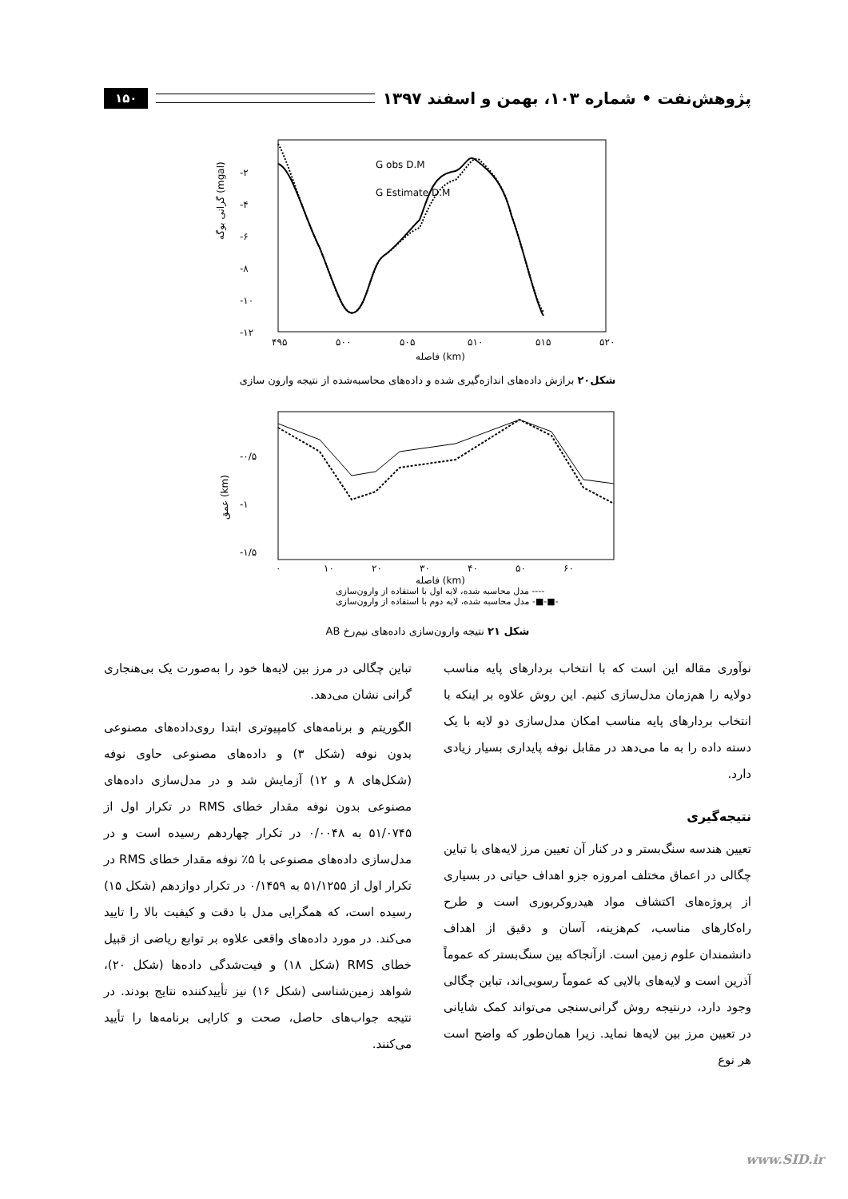پژوهش‌نفت • شماره ۱۰۳، بهمن و اسفند ۱۳۹۷ ۱۵۰
G obs D.M
G Estimate D.M
-۲
-۴
-۶
-۸
-۱۰
-۱۲
۴۹۵
۵۰۰
۵۰۵
۵۱۰
۵۱۵
۵۲۰
فاصله (km)
گرانی بوگه (mgal)
شکل۲۰ برازش داده‌های اندازه‌گیری شده و داده‌های محاسبه‌شده از نتیجه وارون سازی
-۰/۵
-۱
-۱/۵
۰
۱۰
۲۰
۳۰
۴۰
۵۰
۶۰
فاصله (km)
مدل محاسبه شده، لایه اول با استفاده از وارون‌سازی ----
مدل محاسبه شده، لایه دوم با استفاده از وارون‌سازی -■-■-
عمق (km)
شکل ۲۱ نتیجه وارون‌سازی داده‌های نیم‌رخ AB
نوآوری مقاله این است که با انتخاب بردارهای پایه مناسب دولایه را هم‌زمان مدل‌سازی کنیم. این روش علاوه بر اینکه با انتخاب بردارهای پایه مناسب امکان مدل‌سازی دو لایه با یک دسته داده را به ما می‌دهد در مقابل نوفه پایداری بسیار زیادی دارد.
نتیجه‌گیری
تعیین هندسه سنگ‌بستر و در کنار آن تعیین مرز لایه‌های با تباین چگالی در اعماق مختلف امروزه جزو اهداف حیاتی در بسیاری از پروژه‌های اکتشاف مواد هیدروکربوری است و طرح راه‌کارهای مناسب، کم‌هزینه، آسان و دقیق از اهداف دانشمندان علوم زمین است. ازآنجاکه بین سنگ‌بستر که عموماً آذرین است و لایه‌های بالایی که عموماً رسوبی‌اند، تباین چگالی وجود دارد، درنتیجه روش گرانی‌سنجی می‌تواند کمک شایانی در تعیین مرز بین لایه‌ها نماید. زیرا همان‌طور که واضح است هر نوع
تباین چگالی در مرز بین لایه‌ها خود را به‌صورت یک بی‌هنجاری گرانی نشان می‌دهد.
الگوریتم و برنامه‌های کامپیوتری ابتدا روی‌داده‌های مصنوعی بدون نوفه (شکل ۳) و داده‌های مصنوعی حاوی نوفه (شکل‌های ۸ و ۱۲) آزمایش شد و در مدل‌سازی داده‌های مصنوعی بدون نوفه مقدار خطای RMS در تکرار اول از ۵۱/۰۷۴۵ به ۰/۰۰۴۸ در تکرار چهاردهم رسیده است و در مدل‌سازی داده‌های مصنوعی با ۵٪ نوفه مقدار خطای RMS در تکرار اول از ۵۱/۱۲۵۵ به ۰/۱۴۵۹ در تکرار دوازدهم (شکل ۱۵) رسیده است، که همگرایی مدل با دقت و کیفیت بالا را تایید می‌کند. در مورد داده‌های واقعی علاوه بر توابع ریاضی از قبیل خطای RMS (شکل ۱۸) و فیت‌شدگی داده‌ها (شکل ۲۰)، شواهد زمین‌شناسی (شکل ۱۶) نیز تأییدکننده نتایج بودند. در نتیجه جواب‌های حاصل، صحت و کارایی برنامه‌ها را تأیید می‌کنند.
www.SID.ir